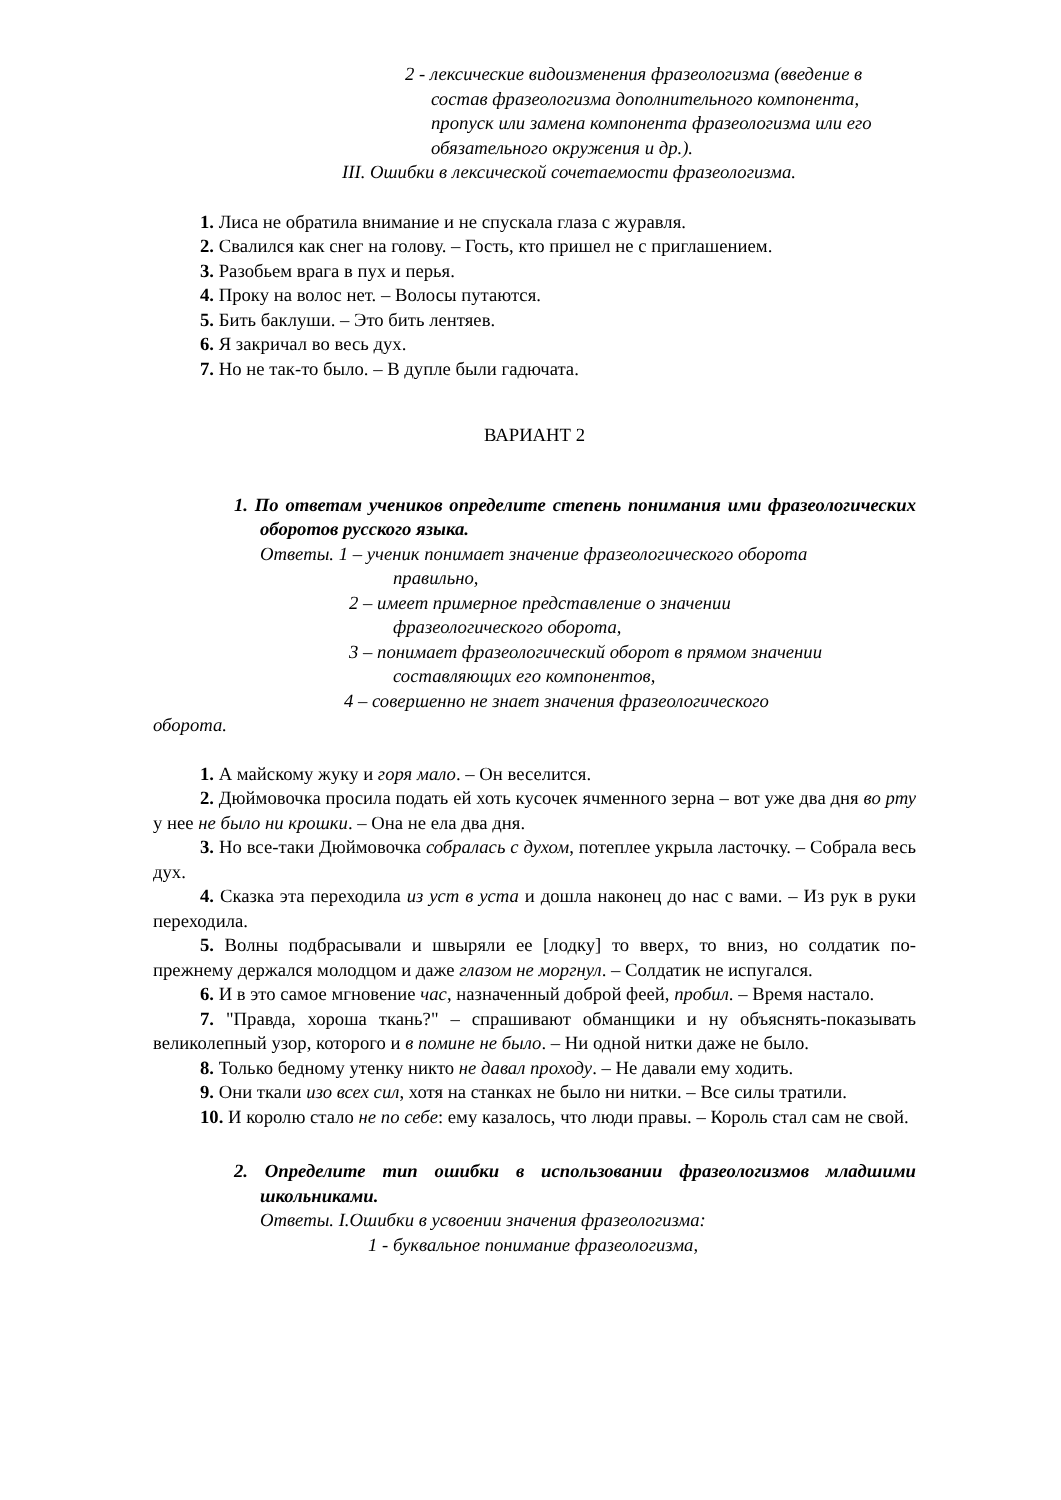2 - лексические видоизменения фразеологизма (введение в состав фразеологизма дополнительного компонента, пропуск или замена компонента фразеологизма или его обязательного окружения и др.).
III. Ошибки в лексической сочетаемости фразеологизма.
1. Лиса не обратила внимание и не спускала глаза с журавля.
2. Свалился как снег на голову. – Гость, кто пришел не с приглашением.
3. Разобьем врага в пух и перья.
4. Проку на волос нет. – Волосы путаются.
5. Бить баклуши. – Это бить лентяев.
6. Я закричал во весь дух.
7. Но не так-то было. – В дупле были гадючата.
ВАРИАНТ 2
1. По ответам учеников определите степень понимания ими фразеологических оборотов русского языка.
Ответы. 1 – ученик понимает значение фразеологического оборота
правильно,
2 – имеет примерное представление о значении
фразеологического оборота,
3 – понимает фразеологический оборот в прямом значении
составляющих его компонентов,
4 – совершенно не знает значения фразеологического
оборота.
1. А майскому жуку и горя мало. – Он веселится.
2. Дюймовочка просила подать ей хоть кусочек ячменного зерна – вот уже два дня во рту у нее не было ни крошки. – Она не ела два дня.
3. Но все-таки Дюймовочка собралась с духом, потеплее укрыла ласточку. – Собрала весь дух.
4. Сказка эта переходила из уст в уста и дошла наконец до нас с вами. – Из рук в руки переходила.
5. Волны подбрасывали и швыряли ее [лодку] то вверх, то вниз, но солдатик по-прежнему держался молодцом и даже глазом не моргнул. – Солдатик не испугался.
6. И в это самое мгновение час, назначенный доброй феей, пробил. – Время настало.
7. "Правда, хороша ткань?" – спрашивают обманщики и ну объяснять-показывать великолепный узор, которого и в помине не было. – Ни одной нитки даже не было.
8. Только бедному утенку никто не давал проходу. – Не давали ему ходить.
9. Они ткали изо всех сил, хотя на станках не было ни нитки. – Все силы тратили.
10. И королю стало не по себе: ему казалось, что люди правы. – Король стал сам не свой.
2. Определите тип ошибки в использовании фразеологизмов младшими школьниками.
Ответы. I.Ошибки в усвоении значения фразеологизма:
1 - буквальное понимание фразеологизма,